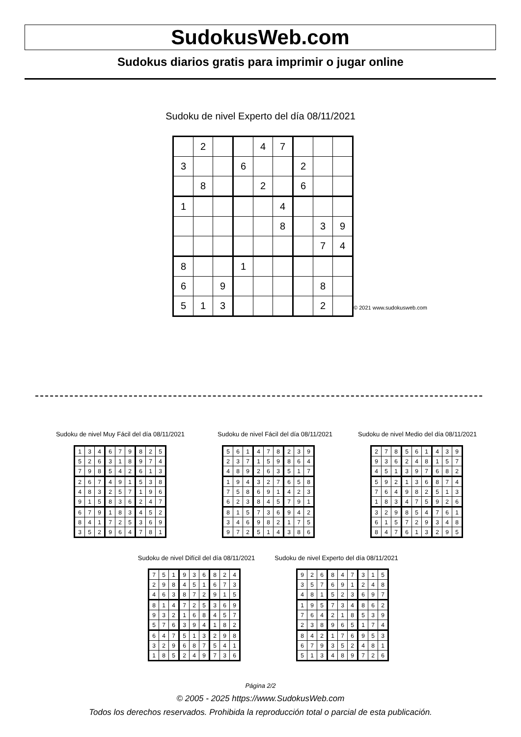SudokusWeb.com
Sudokus diarios gratis para imprimir o jugar online
Sudoku de nivel Experto del día 08/11/2021
| | 2 | | | 4 | 7 | | | |
| 3 | | | 6 | | | 2 | | |
| | 8 | | | 2 | | 6 | | |
| 1 | | | | | 4 | | | |
| | | | | | 8 | | 3 | 9 |
| | | | | | | | 7 | 4 |
| 8 | | | 1 | | | | | |
| 6 | | 9 | | | | | 8 | |
| 5 | 1 | 3 | | | | | 2 | |
© 2021 www.sudokusweb.com
Sudoku de nivel Muy Fácil del día 08/11/2021
Sudoku de nivel Fácil del día 08/11/2021
Sudoku de nivel Medio del día 08/11/2021
| 1 | 3 | 4 | 6 | 7 | 9 | 8 | 2 | 5 |
| 5 | 2 | 6 | 3 | 1 | 8 | 9 | 7 | 4 |
| 7 | 9 | 8 | 5 | 4 | 2 | 6 | 1 | 3 |
| 2 | 6 | 7 | 4 | 9 | 1 | 5 | 3 | 8 |
| 4 | 8 | 3 | 2 | 5 | 7 | 1 | 9 | 6 |
| 9 | 1 | 5 | 8 | 3 | 6 | 2 | 4 | 7 |
| 6 | 7 | 9 | 1 | 8 | 3 | 4 | 5 | 2 |
| 8 | 4 | 1 | 7 | 2 | 5 | 3 | 6 | 9 |
| 3 | 5 | 2 | 9 | 6 | 4 | 7 | 8 | 1 |
| 5 | 6 | 1 | 4 | 7 | 8 | 2 | 3 | 9 |
| 2 | 3 | 7 | 1 | 5 | 9 | 8 | 6 | 4 |
| 4 | 8 | 9 | 2 | 6 | 3 | 5 | 1 | 7 |
| 1 | 9 | 4 | 3 | 2 | 7 | 6 | 5 | 8 |
| 7 | 5 | 8 | 6 | 9 | 1 | 4 | 2 | 3 |
| 6 | 2 | 3 | 8 | 4 | 5 | 7 | 9 | 1 |
| 8 | 1 | 5 | 7 | 3 | 6 | 9 | 4 | 2 |
| 3 | 4 | 6 | 9 | 8 | 2 | 1 | 7 | 5 |
| 9 | 7 | 2 | 5 | 1 | 4 | 3 | 8 | 6 |
| 2 | 7 | 8 | 5 | 6 | 1 | 4 | 3 | 9 |
| 9 | 3 | 6 | 2 | 4 | 8 | 1 | 5 | 7 |
| 4 | 5 | 1 | 3 | 9 | 7 | 6 | 8 | 2 |
| 5 | 9 | 2 | 1 | 3 | 6 | 8 | 7 | 4 |
| 7 | 6 | 4 | 9 | 8 | 2 | 5 | 1 | 3 |
| 1 | 8 | 3 | 4 | 7 | 5 | 9 | 2 | 6 |
| 3 | 2 | 9 | 8 | 5 | 4 | 7 | 6 | 1 |
| 6 | 1 | 5 | 7 | 2 | 9 | 3 | 4 | 8 |
| 8 | 4 | 7 | 6 | 1 | 3 | 2 | 9 | 5 |
Sudoku de nivel Difícil del día 08/11/2021
Sudoku de nivel Experto del día 08/11/2021
| 7 | 5 | 1 | 9 | 3 | 6 | 8 | 2 | 4 |
| 2 | 9 | 8 | 4 | 5 | 1 | 6 | 7 | 3 |
| 4 | 6 | 3 | 8 | 7 | 2 | 9 | 1 | 5 |
| 8 | 1 | 4 | 7 | 2 | 5 | 3 | 6 | 9 |
| 9 | 3 | 2 | 1 | 6 | 8 | 4 | 5 | 7 |
| 5 | 7 | 6 | 3 | 9 | 4 | 1 | 8 | 2 |
| 6 | 4 | 7 | 5 | 1 | 3 | 2 | 9 | 8 |
| 3 | 2 | 9 | 6 | 8 | 7 | 5 | 4 | 1 |
| 1 | 8 | 5 | 2 | 4 | 9 | 7 | 3 | 6 |
| 9 | 2 | 6 | 8 | 4 | 7 | 3 | 1 | 5 |
| 3 | 5 | 7 | 6 | 9 | 1 | 2 | 4 | 8 |
| 4 | 8 | 1 | 5 | 2 | 3 | 6 | 9 | 7 |
| 1 | 9 | 5 | 7 | 3 | 4 | 8 | 6 | 2 |
| 7 | 6 | 4 | 2 | 1 | 8 | 5 | 3 | 9 |
| 2 | 3 | 8 | 9 | 6 | 5 | 1 | 7 | 4 |
| 8 | 4 | 2 | 1 | 7 | 6 | 9 | 5 | 3 |
| 6 | 7 | 9 | 3 | 5 | 2 | 4 | 8 | 1 |
| 5 | 1 | 3 | 4 | 8 | 9 | 7 | 2 | 6 |
Página 2/2
© 2005 - 2025 https://www.SudokusWeb.com
Todos los derechos reservados. Prohibida la reproducción total o parcial de esta publicación.